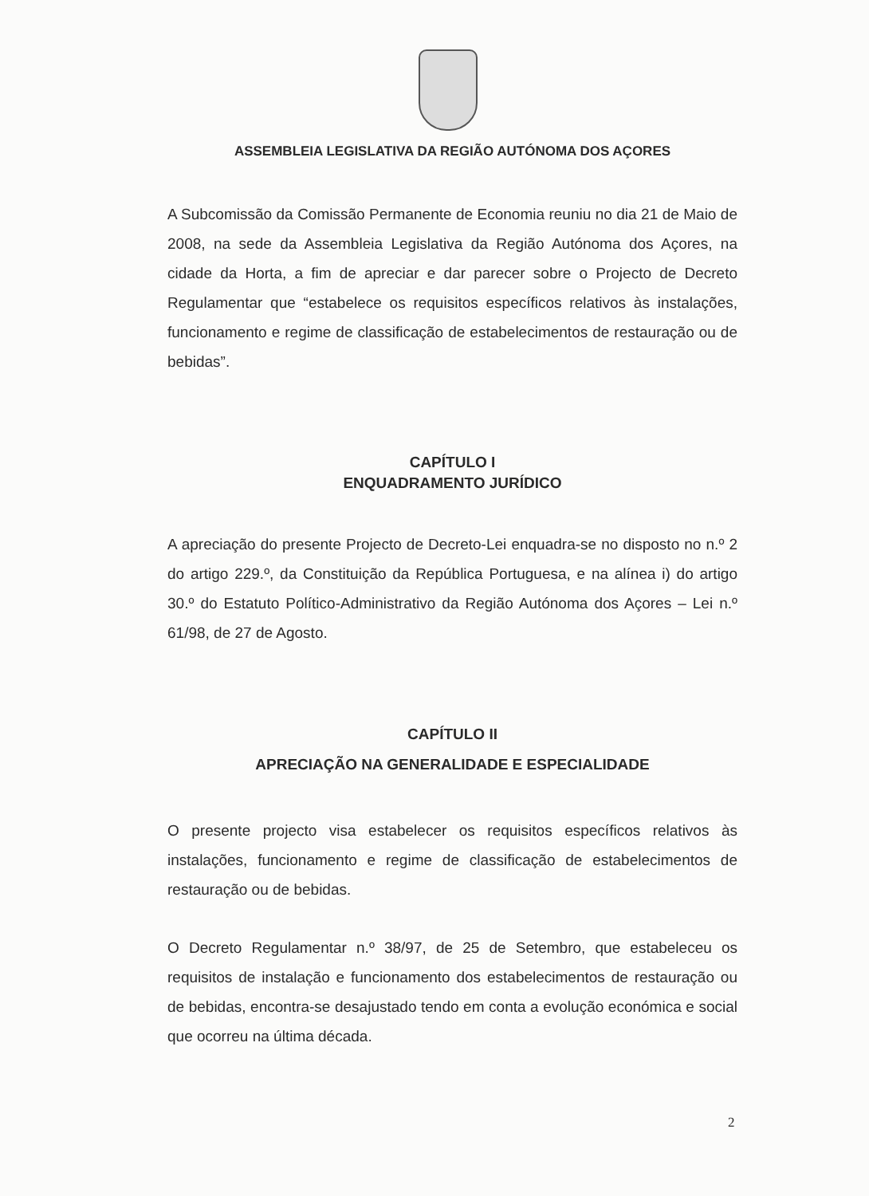ASSEMBLEIA LEGISLATIVA DA REGIÃO AUTÓNOMA DOS AÇORES
A Subcomissão da Comissão Permanente de Economia reuniu no dia 21 de Maio de 2008, na sede da Assembleia Legislativa da Região Autónoma dos Açores, na cidade da Horta, a fim de apreciar e dar parecer sobre o Projecto de Decreto Regulamentar que “estabelece os requisitos específicos relativos às instalações, funcionamento e regime de classificação de estabelecimentos de restauração ou de bebidas”.
CAPÍTULO I
ENQUADRAMENTO JURÍDICO
A apreciação do presente Projecto de Decreto-Lei enquadra-se no disposto no n.º 2 do artigo 229.º, da Constituição da República Portuguesa, e na alínea i) do artigo 30.º do Estatuto Político-Administrativo da Região Autónoma dos Açores – Lei n.º 61/98, de 27 de Agosto.
CAPÍTULO II
APRECIAÇÃO NA GENERALIDADE E ESPECIALIDADE
O presente projecto visa estabelecer os requisitos específicos relativos às instalações, funcionamento e regime de classificação de estabelecimentos de restauração ou de bebidas.
O Decreto Regulamentar n.º 38/97, de 25 de Setembro, que estabeleceu os requisitos de instalação e funcionamento dos estabelecimentos de restauração ou de bebidas, encontra-se desajustado tendo em conta a evolução económica e social que ocorreu na última década.
2